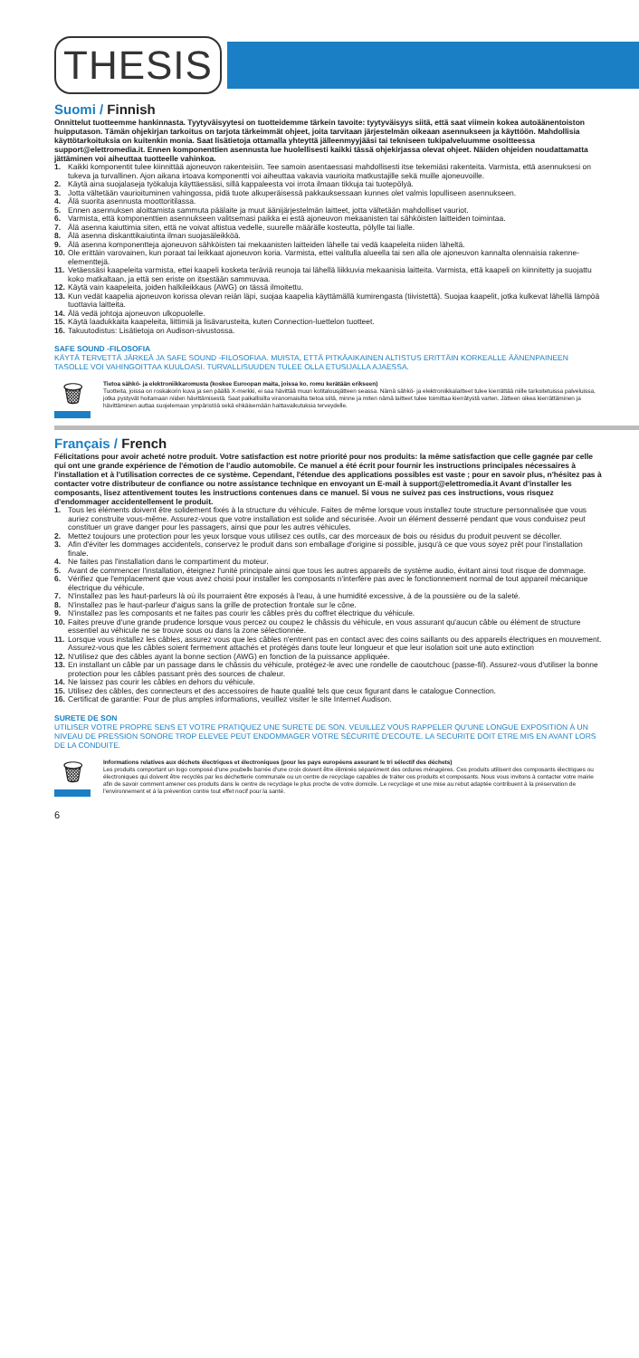THESIS
Suomi / Finnish
Onnittelut tuotteemme hankinnasta. Tyytyväisyytesi on tuotteidemme tärkein tavoite: tyytyväisyys siitä, että saat viimein kokea autoäänentoiston huipputason. Tämän ohjekirjan tarkoitus on tarjota tärkeimmät ohjeet, joita tarvitaan järjestelmän oikeaan asennukseen ja käyttöön. Mahdollisia käyttötarkoituksia on kuitenkin monia. Saat lisätietoja ottamalla yhteyttä jälleenmyyjääsi tai tekniseen tukipalveluumme osoitteessa support@elettromedia.it. Ennen komponenttien asennusta lue huolellisesti kaikki tässä ohjekirjassa olevat ohjeet. Näiden ohjeiden noudattamatta jättäminen voi aiheuttaa tuotteelle vahinkoa.
1. Kaikki komponentit tulee kiinnittää ajoneuvon rakenteisiin. Tee samoin asentaessasi mahdollisesti itse tekemiäsi rakenteita. Varmista, että asennuksesi on tukeva ja turvallinen. Ajon aikana irtoava komponentti voi aiheuttaa vakavia vaurioita matkustajille sekä muille ajoneuvoille.
2. Käytä aina suojalaseja työkaluja käyttäessäsi, sillä kappaleesta voi irrota ilmaan tikkuja tai tuotepölyä.
3. Jotta vältetään vaurioituminen vahingossa, pidä tuote alkuperäisessä pakkauksessaan kunnes olet valmis lopulliseen asennukseen.
4. Älä suorita asennusta moottoritilassa.
5. Ennen asennuksen aloittamista sammuta päälaite ja muut äänijärjestelmän laitteet, jotta vältetään mahdolliset vauriot.
6. Varmista, että komponenttien asennukseen valitsemasi paikka ei estä ajoneuvon mekaanisten tai sähköisten laitteiden toimintaa.
7. Älä asenna kaiuttimia siten, että ne voivat altistua vedelle, suurelle määrälle kosteutta, pölylle tai lialle.
8. Älä asenna diskanttikaiutinta ilman suojasäleikköä.
9. Älä asenna komponentteja ajoneuvon sähköisten tai mekaanisten laitteiden lähelle tai vedä kaapeleita niiden läheltä.
10. Ole erittäin varovainen, kun poraat tai leikkaat ajoneuvon koria. Varmista, ettei valitulla alueella tai sen alla ole ajoneuvon kannalta olennaisia rakenne-elementtejä.
11. Vetäessäsi kaapeleita varmista, ettei kaapeli kosketa teräviä reunoja tai lähellä liikkuvia mekaanisia laitteita. Varmista, että kaapeli on kiinnitetty ja suojattu koko matkaltaan, ja että sen eriste on itsestään sammuvaa.
12. Käytä vain kaapeleita, joiden halkileikkaus (AWG) on tässä ilmoitettu.
13. Kun vedät kaapelia ajoneuvon korissa olevan reiän läpi, suojaa kaapelia käyttämällä kumirengasta (tiivistettä). Suojaa kaapelit, jotka kulkevat lähellä lämpöä tuottavia laitteita.
14. Älä vedä johtoja ajoneuvon ulkopuolelle.
15. Käytä laadukkaita kaapeleita, liittimiä ja lisävarusteita, kuten Connection-luettelon tuotteet.
16. Takuutodistus: Lisätietoja on Audison-sivustossa.
SAFE SOUND -FILOSOFIA
KÄYTÄ TERVETTÄ JÄRKEÄ JA SAFE SOUND -FILOSOFIAA. MUISTA, ETTÄ PITKÄAIKAINEN ALTISTUS ERITTÄIN KORKEALLE ÄÄNENPAINEEN TASOLLE VOI VAHINGOITTAA KUULOASI. TURVALLISUUDEN TULEE OLLA ETUSIJALLA AJAESSA.
🗑
Tietoa sähkö- ja elektroniikkaromusta (koskee Euroopan maita, joissa ko. romu kerätään erikseen)
Tuotteita, joissa on roskakorin kuva ja sen päällä X-merkki, ei saa hävittää muun kotitalousjätteen seassa. Nämä sähkö- ja elektroniikkalaitteet tulee kierrättää niille tarkoitetuissa palveluissa, jotka pystyvät hoitamaan niiden hävittämisestä. Saat paikallisilta viranomaisilta tietoa siitä, minne ja miten nämä laitteet tulee toimittaa kierrätystä varten. Jätteen oikea kierrättäminen ja hävittäminen auttaa suojelemaan ympäristöä sekä ehkäisemään haittavaikutuksia terveydelle.
Français / French
Félicitations pour avoir acheté notre produit. Votre satisfaction est notre priorité pour nos produits: la même satisfaction que celle gagnée par celle qui ont une grande expérience de l'émotion de l'audio automobile. Ce manuel a été écrit pour fournir les instructions principales nécessaires à l'installation et à l'utilisation correctes de ce système. Cependant, l'étendue des applications possibles est vaste ; pour en savoir plus, n'hésitez pas à contacter votre distributeur de confiance ou notre assistance technique en envoyant un E-mail à support@elettromedia.it Avant d'installer les composants, lisez attentivement toutes les instructions contenues dans ce manuel. Si vous ne suivez pas ces instructions, vous risquez d'endommager accidentellement le produit.
1. Tous les éléments doivent être solidement fixés à la structure du véhicule. Faites de même lorsque vous installez toute structure personnalisée que vous auriez construite vous-même. Assurez-vous que votre installation est solide and sécurisée. Avoir un élément desserré pendant que vous conduisez peut constituer un grave danger pour les passagers, ainsi que pour les autres véhicules.
2. Mettez toujours une protection pour les yeux lorsque vous utilisez ces outils, car des morceaux de bois ou résidus du produit peuvent se décoller.
3. Afin d'éviter les dommages accidentels, conservez le produit dans son emballage d'origine si possible, jusqu'à ce que vous soyez prêt pour l'installation finale.
4. Ne faites pas l'installation dans le compartiment du moteur.
5. Avant de commencer l'installation, éteignez l'unité principale ainsi que tous les autres appareils de système audio, évitant ainsi tout risque de dommage.
6. Vérifiez que l'emplacement que vous avez choisi pour installer les composants n'interfère pas avec le fonctionnement normal de tout appareil mécanique électrique du véhicule.
7. N'installez pas les haut-parleurs là où ils pourraient être exposés à l'eau, à une humidité excessive, à de la poussière ou de la saleté.
8. N'installez pas le haut-parleur d'aigus sans la grille de protection frontale sur le cône.
9. N'installez pas les composants et ne faites pas courir les câbles près du coffret électrique du véhicule.
10. Faites preuve d'une grande prudence lorsque vous percez ou coupez le châssis du véhicule, en vous assurant qu'aucun câble ou élément de structure essentiel au véhicule ne se trouve sous ou dans la zone sélectionnée.
11. Lorsque vous installez les câbles, assurez vous que les câbles n'entrent pas en contact avec des coins saillants ou des appareils électriques en mouvement. Assurez-vous que les câbles soient fermement attachés et protégés dans toute leur longueur et que leur isolation soit une auto extinction
12. N'utilisez que des câbles ayant la bonne section (AWG) en fonction de la puissance appliquée.
13. En installant un câble par un passage dans le châssis du véhicule, protégez-le avec une rondelle de caoutchouc (passe-fil). Assurez-vous d'utiliser la bonne protection pour les câbles passant près des sources de chaleur.
14. Ne laissez pas courir les câbles en dehors du véhicule.
15. Utilisez des câbles, des connecteurs et des accessoires de haute qualité tels que ceux figurant dans le catalogue Connection.
16. Certificat de garantie: Pour de plus amples informations, veuillez visiter le site Internet Audison.
SURETE DE SON
UTILISER VOTRE PROPRE SENS ET VOTRE PRATIQUEZ UNE SURETE DE SON. VEUILLEZ VOUS RAPPELER QU'UNE LONGUE EXPOSITION À UN NIVEAU DE PRESSION SONORE TROP ELEVEE PEUT ENDOMMAGER VOTRE SÉCURITÉ D'ECOUTE. LA SECURITE DOIT ETRE MIS EN AVANT LORS DE LA CONDUITE.
🗑
Informations relatives aux déchets électriques et électroniques (pour les pays européens assurant le tri sélectif des déchets)
Les produits comportant un logo composé d'une poubelle barrée d'une croix doivent être éliminés séparément des ordures ménagères. Ces produits utilisent des composants électriques ou électroniques qui doivent être recyclés par les déchetterie communale ou un centre de recyclage capables de traiter ces produits et composants. Nous vous invitons à contacter votre mairie afin de savoir comment amener ces produits dans le centre de recyclage le plus proche de votre domicile. Le recyclage et une mise au rebut adaptée contribuent à la préservation de l'environnement et à la prévention contre tout effet nocif pour la santé.
6